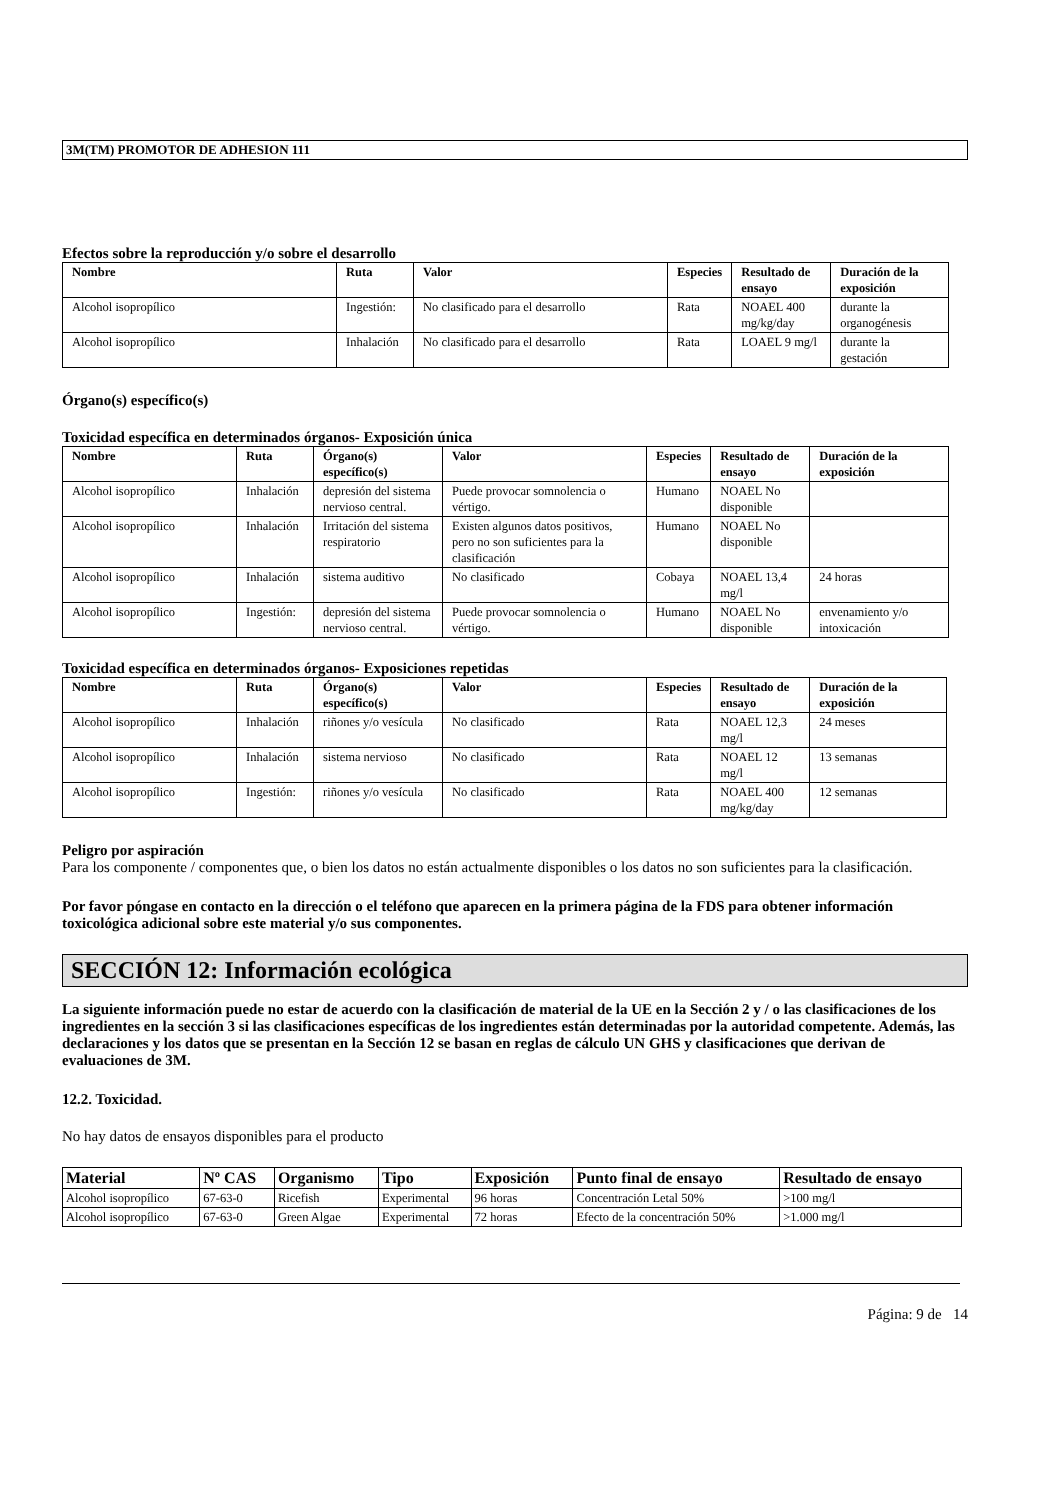3M(TM) PROMOTOR DE ADHESION 111
Efectos sobre la reproducción y/o sobre el desarrollo
| Nombre | Ruta | Valor | Especies | Resultado de ensayo | Duración de la exposición |
| --- | --- | --- | --- | --- | --- |
| Alcohol isopropílico | Ingestión: | No clasificado para el desarrollo | Rata | NOAEL 400 mg/kg/day | durante la organogénesis |
| Alcohol isopropílico | Inhalación | No clasificado para el desarrollo | Rata | LOAEL 9 mg/l | durante la gestación |
Órgano(s) específico(s)
Toxicidad específica en determinados órganos- Exposición única
| Nombre | Ruta | Órgano(s) específico(s) | Valor | Especies | Resultado de ensayo | Duración de la exposición |
| --- | --- | --- | --- | --- | --- | --- |
| Alcohol isopropílico | Inhalación | depresión del sistema nervioso central. | Puede provocar somnolencia o vértigo. | Humano | NOAEL No disponible | |
| Alcohol isopropílico | Inhalación | Irritación del sistema respiratorio | Existen algunos datos positivos, pero no son suficientes para la clasificación | Humano | NOAEL No disponible | |
| Alcohol isopropílico | Inhalación | sistema auditivo | No clasificado | Cobaya | NOAEL 13,4 mg/l | 24 horas |
| Alcohol isopropílico | Ingestión: | depresión del sistema nervioso central. | Puede provocar somnolencia o vértigo. | Humano | NOAEL No disponible | envenamiento y/o intoxicación |
Toxicidad específica en determinados órganos- Exposiciones repetidas
| Nombre | Ruta | Órgano(s) específico(s) | Valor | Especies | Resultado de ensayo | Duración de la exposición |
| --- | --- | --- | --- | --- | --- | --- |
| Alcohol isopropílico | Inhalación | riñones y/o vesícula | No clasificado | Rata | NOAEL 12,3 mg/l | 24 meses |
| Alcohol isopropílico | Inhalación | sistema nervioso | No clasificado | Rata | NOAEL 12 mg/l | 13 semanas |
| Alcohol isopropílico | Ingestión: | riñones y/o vesícula | No clasificado | Rata | NOAEL 400 mg/kg/day | 12 semanas |
Peligro por aspiración
Para los componente / componentes que, o bien los datos no están actualmente disponibles o los datos no son suficientes para la clasificación.
Por favor póngase en contacto en la dirección o el teléfono que aparecen en la primera página de la FDS para obtener información toxicológica adicional sobre este material y/o sus componentes.
SECCIÓN 12: Información ecológica
La siguiente información puede no estar de acuerdo con la clasificación de material de la UE en la Sección 2 y / o las clasificaciones de los ingredientes en la sección 3 si las clasificaciones específicas de los ingredientes están determinadas por la autoridad competente. Además, las declaraciones y los datos que se presentan en la Sección 12 se basan en reglas de cálculo UN GHS y clasificaciones que derivan de evaluaciones de 3M.
12.2. Toxicidad.
No hay datos de ensayos disponibles para el producto
| Material | Nº CAS | Organismo | Tipo | Exposición | Punto final de ensayo | Resultado de ensayo |
| --- | --- | --- | --- | --- | --- | --- |
| Alcohol isopropílico | 67-63-0 | Ricefish | Experimental | 96 horas | Concentración Letal 50% | >100 mg/l |
| Alcohol isopropílico | 67-63-0 | Green Algae | Experimental | 72 horas | Efecto de la concentración 50% | >1.000 mg/l |
Página: 9 de 14